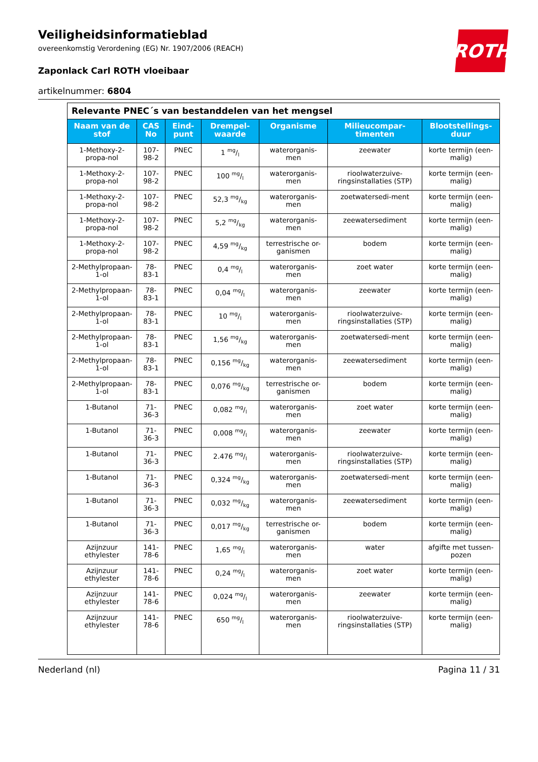ROTH
Veiligheidsinformatieblad
overeenkomstig Verordening (EG) Nr. 1907/2006 (REACH)
Zaponlack Carl ROTH vloeibaar
artikelnummer: 6804
| Relevante PNEC´s van bestanddelen van het mengsel | | | | | | |
| Naam van de stof | CAS No | Eind-punt | Drempel-waarde | Organisme | Milieucompar-timenten | Blootstellings-duur |
| 1-Methoxy-2-propa-nol | 107-98-2 | PNEC | 1 mg/l | waterorganis-men | zeewater | korte termijn (een-malig) |
| 1-Methoxy-2-propa-nol | 107-98-2 | PNEC | 100 mg/l | waterorganis-men | rioolwaterzuive-ringsinstallaties (STP) | korte termijn (een-malig) |
| 1-Methoxy-2-propa-nol | 107-98-2 | PNEC | 52,3 mg/kg | waterorganis-men | zoetwatersedi-ment | korte termijn (een-malig) |
| 1-Methoxy-2-propa-nol | 107-98-2 | PNEC | 5,2 mg/kg | waterorganis-men | zeewatersediment | korte termijn (een-malig) |
| 1-Methoxy-2-propa-nol | 107-98-2 | PNEC | 4,59 mg/kg | terrestrische or-ganismen | bodem | korte termijn (een-malig) |
| 2-Methylpropaan-1-ol | 78-83-1 | PNEC | 0,4 mg/l | waterorganis-men | zoet water | korte termijn (een-malig) |
| 2-Methylpropaan-1-ol | 78-83-1 | PNEC | 0,04 mg/l | waterorganis-men | zeewater | korte termijn (een-malig) |
| 2-Methylpropaan-1-ol | 78-83-1 | PNEC | 10 mg/l | waterorganis-men | rioolwaterzuive-ringsinstallaties (STP) | korte termijn (een-malig) |
| 2-Methylpropaan-1-ol | 78-83-1 | PNEC | 1,56 mg/kg | waterorganis-men | zoetwatersedi-ment | korte termijn (een-malig) |
| 2-Methylpropaan-1-ol | 78-83-1 | PNEC | 0,156 mg/kg | waterorganis-men | zeewatersediment | korte termijn (een-malig) |
| 2-Methylpropaan-1-ol | 78-83-1 | PNEC | 0,076 mg/kg | terrestrische or-ganismen | bodem | korte termijn (een-malig) |
| 1-Butanol | 71-36-3 | PNEC | 0,082 mg/l | waterorganis-men | zoet water | korte termijn (een-malig) |
| 1-Butanol | 71-36-3 | PNEC | 0,008 mg/l | waterorganis-men | zeewater | korte termijn (een-malig) |
| 1-Butanol | 71-36-3 | PNEC | 2.476 mg/l | waterorganis-men | rioolwaterzuive-ringsinstallaties (STP) | korte termijn (een-malig) |
| 1-Butanol | 71-36-3 | PNEC | 0,324 mg/kg | waterorganis-men | zoetwatersedi-ment | korte termijn (een-malig) |
| 1-Butanol | 71-36-3 | PNEC | 0,032 mg/kg | waterorganis-men | zeewatersediment | korte termijn (een-malig) |
| 1-Butanol | 71-36-3 | PNEC | 0,017 mg/kg | terrestrische or-ganismen | bodem | korte termijn (een-malig) |
| Azijnzuur ethylester | 141-78-6 | PNEC | 1,65 mg/l | waterorganis-men | water | afgifte met tussen-pozen |
| Azijnzuur ethylester | 141-78-6 | PNEC | 0,24 mg/l | waterorganis-men | zoet water | korte termijn (een-malig) |
| Azijnzuur ethylester | 141-78-6 | PNEC | 0,024 mg/l | waterorganis-men | zeewater | korte termijn (een-malig) |
| Azijnzuur ethylester | 141-78-6 | PNEC | 650 mg/l | waterorganis-men | rioolwaterzuive-ringsinstallaties (STP) | korte termijn (een-malig) |
Nederland (nl) Pagina 11 / 31